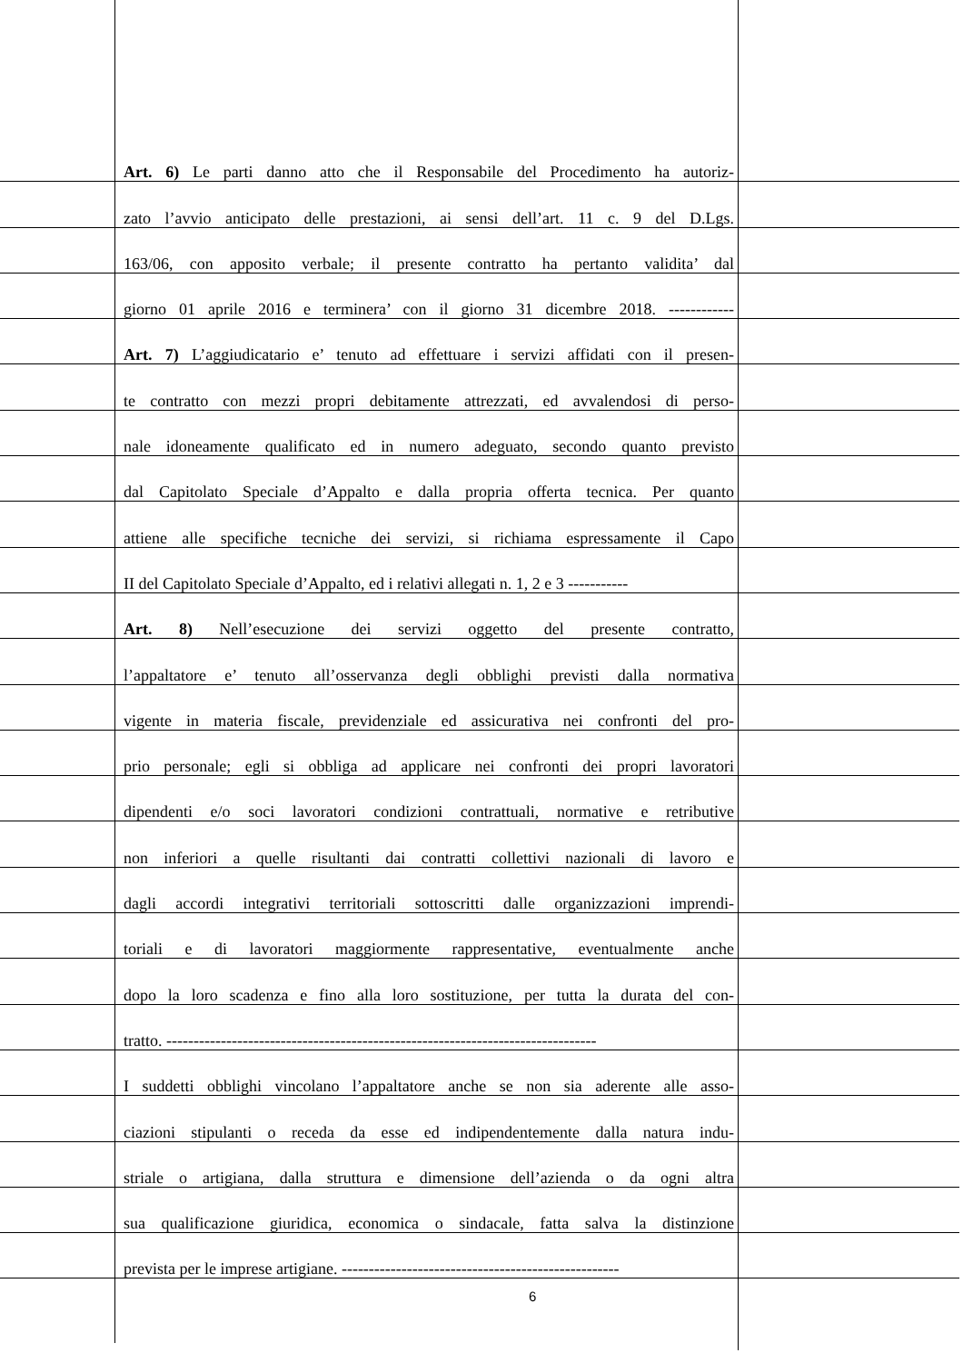Art. 6) Le parti danno atto che il Responsabile del Procedimento ha autoriz-
zato l’avvio anticipato delle prestazioni, ai sensi dell’art. 11 c. 9 del D.Lgs.
163/06, con apposito verbale; il presente contratto ha pertanto validita’ dal
giorno 01 aprile 2016 e terminera’ con il giorno 31 dicembre 2018. ------------
Art. 7) L’aggiudicatario e’ tenuto ad effettuare i servizi affidati con il presen-
te contratto con mezzi propri debitamente attrezzati, ed avvalendosi di perso-
nale idoneamente qualificato ed in numero adeguato, secondo quanto previsto
dal Capitolato Speciale d’Appalto e dalla propria offerta tecnica. Per quanto
attiene alle specifiche tecniche dei servizi, si richiama espressamente il Capo
II del Capitolato Speciale d’Appalto, ed i relativi allegati n. 1, 2 e 3 -----------
Art. 8) Nell’esecuzione dei servizi oggetto del presente contratto,
l’appaltatore e’ tenuto all’osservanza degli obblighi previsti dalla normativa
vigente in materia fiscale, previdenziale ed assicurativa nei confronti del pro-
prio personale; egli si obbliga ad applicare nei confronti dei propri lavoratori
dipendenti e/o soci lavoratori condizioni contrattuali, normative e retributive
non inferiori a quelle risultanti dai contratti collettivi nazionali di lavoro e
dagli accordi integrativi territoriali sottoscritti dalle organizzazioni imprendi-
toriali e di lavoratori maggiormente rappresentative, eventualmente anche
dopo la loro scadenza e fino alla loro sostituzione, per tutta la durata del con-
tratto. -------------------------------------------------------------------------------
I suddetti obblighi vincolano l’appaltatore anche se non sia aderente alle asso-
ciazioni stipulanti o receda da esse ed indipendentemente dalla natura indu-
striale o artigiana, dalla struttura e dimensione dell’azienda o da ogni altra
sua qualificazione giuridica, economica o sindacale, fatta salva la distinzione
prevista per le imprese artigiane. ---------------------------------------------------
6